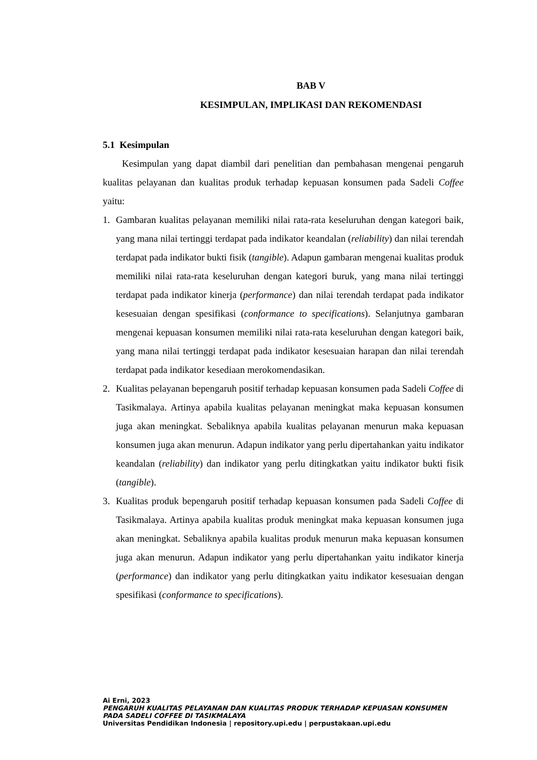BAB V
KESIMPULAN, IMPLIKASI DAN REKOMENDASI
5.1 Kesimpulan
Kesimpulan yang dapat diambil dari penelitian dan pembahasan mengenai pengaruh kualitas pelayanan dan kualitas produk terhadap kepuasan konsumen pada Sadeli Coffee yaitu:
1. Gambaran kualitas pelayanan memiliki nilai rata-rata keseluruhan dengan kategori baik, yang mana nilai tertinggi terdapat pada indikator keandalan (reliability) dan nilai terendah terdapat pada indikator bukti fisik (tangible). Adapun gambaran mengenai kualitas produk memiliki nilai rata-rata keseluruhan dengan kategori buruk, yang mana nilai tertinggi terdapat pada indikator kinerja (performance) dan nilai terendah terdapat pada indikator kesesuaian dengan spesifikasi (conformance to specifications). Selanjutnya gambaran mengenai kepuasan konsumen memiliki nilai rata-rata keseluruhan dengan kategori baik, yang mana nilai tertinggi terdapat pada indikator kesesuaian harapan dan nilai terendah terdapat pada indikator kesediaan merokomendasikan.
2. Kualitas pelayanan bepengaruh positif terhadap kepuasan konsumen pada Sadeli Coffee di Tasikmalaya. Artinya apabila kualitas pelayanan meningkat maka kepuasan konsumen juga akan meningkat. Sebaliknya apabila kualitas pelayanan menurun maka kepuasan konsumen juga akan menurun. Adapun indikator yang perlu dipertahankan yaitu indikator keandalan (reliability) dan indikator yang perlu ditingkatkan yaitu indikator bukti fisik (tangible).
3. Kualitas produk bepengaruh positif terhadap kepuasan konsumen pada Sadeli Coffee di Tasikmalaya. Artinya apabila kualitas produk meningkat maka kepuasan konsumen juga akan meningkat. Sebaliknya apabila kualitas produk menurun maka kepuasan konsumen juga akan menurun. Adapun indikator yang perlu dipertahankan yaitu indikator kinerja (performance) dan indikator yang perlu ditingkatkan yaitu indikator kesesuaian dengan spesifikasi (conformance to specifications).
Ai Erni, 2023
PENGARUH KUALITAS PELAYANAN DAN KUALITAS PRODUK TERHADAP KEPUASAN KONSUMEN
PADA SADELI COFFEE DI TASIKMALAYA
Universitas Pendidikan Indonesia | repository.upi.edu | perpustakaan.upi.edu